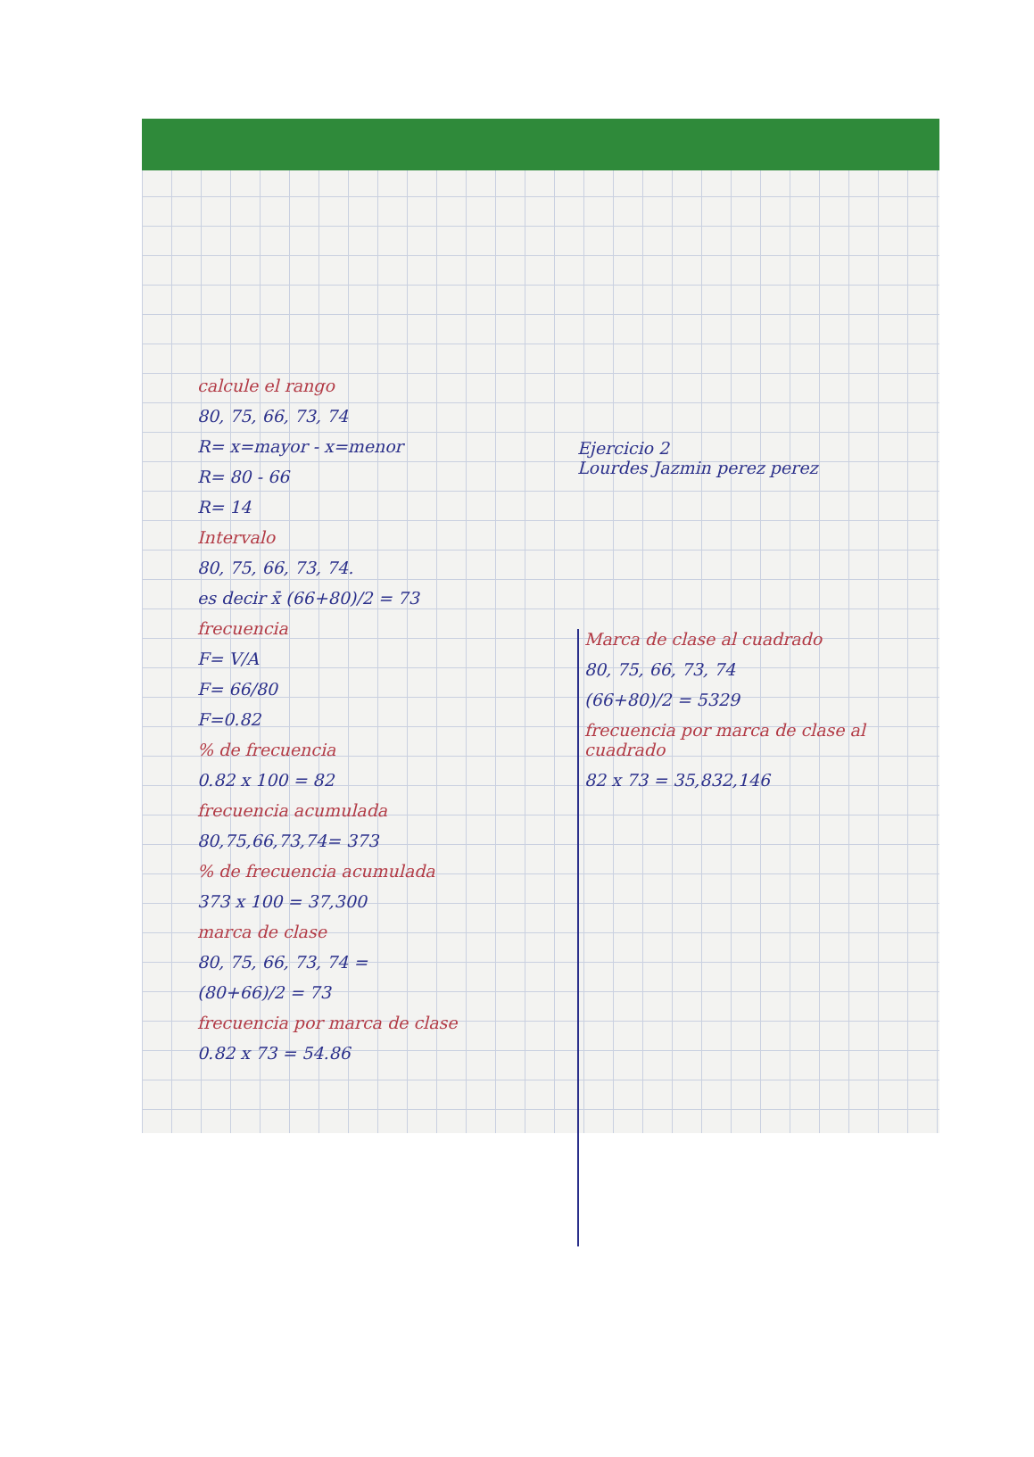calcule el rango
80, 75, 66, 73, 74
R= x=mayor - x=menor
R= 80 - 66
R= 14
Intervalo
80, 75, 66, 73, 74.
es decir x̄ (66+80)/2 = 73
frecuencia
F= V/A
F= 66/80
F=0.82
% de frecuencia
0.82 x 100 = 82
frecuencia acumulada
80,75,66,73,74= 373
% de frecuencia acumulada
373 x 100 = 37,300
marca de clase
80, 75, 66, 73, 74 =
(80+66)/2 = 73
frecuencia por marca de clase
0.82 x 73 = 54.86
Ejercicio 2
Lourdes Jazmin perez perez
Marca de clase al cuadrado
80, 75, 66, 73, 74
(66+80)/2 = 5329
frecuencia por marca de clase al cuadrado
82 x 73 = 35,832,146